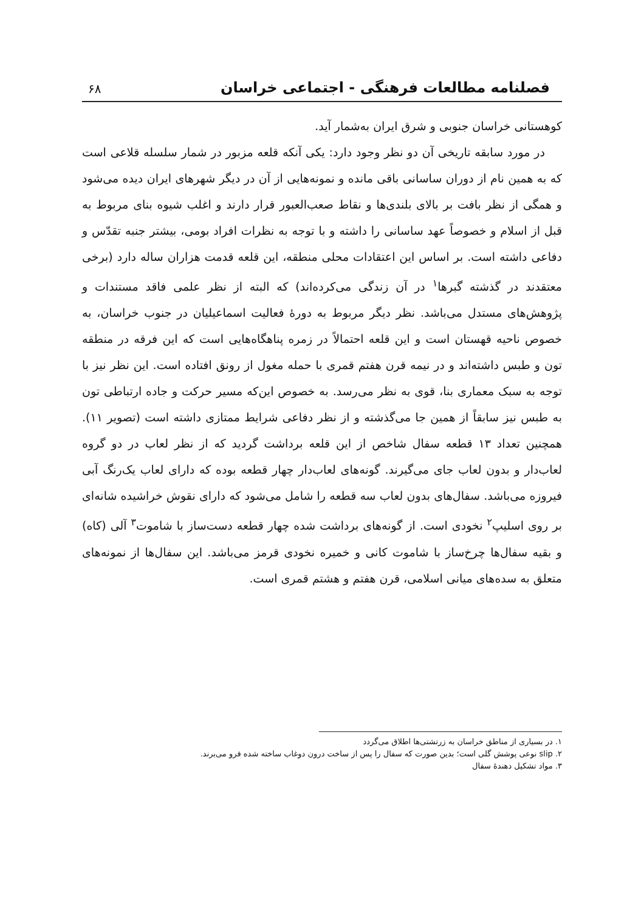فصلنامه مطالعات فرهنگی - اجتماعی خراسان ۶۸
کوهستانی خراسان جنوبی و شرق ایران به‌شمار آید.
در مورد سابقه تاریخی آن دو نظر وجود دارد: یکی آنکه قلعه مزبور در شمار سلسله قلاعی است که به همین نام از دوران ساسانی باقی مانده و نمونه‌هایی از آن در دیگر شهرهای ایران دیده می‌شود و همگی از نظر بافت بر بالای بلندی‌ها و نقاط صعب‌العبور قرار دارند و اغلب شیوه بنای مربوط به قبل از اسلام و خصوصاً عهد ساسانی را داشته و با توجه به نظرات افراد بومی، بیشتر جنبه تقدّس و دفاعی داشته است. بر اساس این اعتقادات محلی منطقه، این قلعه قدمت هزاران ساله دارد (برخی معتقدند در گذشته گبرها<sup>۱</sup> در آن زندگی می‌کرده‌اند) که البته از نظر علمی فاقد مستندات و پژوهش‌های مستدل می‌باشد. نظر دیگر مربوط به دورهٔ فعالیت اسماعیلیان در جنوب خراسان، به خصوص ناحیه قهستان است و این قلعه احتمالاً در زمره پناهگاه‌هایی است که این فرقه در منطقه تون و طبس داشته‌اند و در نیمه قرن هفتم قمری با حمله مغول از رونق افتاده است. این نظر نیز با توجه به سبک معماری بنا، قوی به نظر می‌رسد. به خصوص این‌که مسیر حرکت و جاده ارتباطی تون به طبس نیز سابقاً از همین جا می‌گذشته و از نظر دفاعی شرایط ممتازی داشته است (تصویر ۱۱). همچنین تعداد ۱۳ قطعه سفال شاخص از این قلعه برداشت گردید که از نظر لعاب در دو گروه لعاب‌دار و بدون لعاب جای می‌گیرند. گونه‌های لعاب‌دار چهار قطعه بوده که دارای لعاب یک‌رنگ آبی فیروزه می‌باشد. سفال‌های بدون لعاب سه قطعه را شامل می‌شود که دارای نقوش خراشیده شانه‌ای بر روی اسلیپ<sup>۲</sup> نخودی است. از گونه‌های برداشت شده چهار قطعه دست‌ساز با شاموت<sup>۳</sup> آلی (کاه) و بقیه سفال‌ها چرخ‌ساز با شاموت کانی و خمیره نخودی قرمز می‌باشد. این سفال‌ها از نمونه‌های متعلق به سده‌های میانی اسلامی، قرن هفتم و هشتم قمری است.
۱. در بسیاری از مناطق خراسان به زرتشتی‌ها اطلاق می‌گردد
۲. slip نوعی پوشش گلی است؛ بدین صورت که سفال را پس از ساخت درون دوغاب ساخته شده فرو می‌برند.
۳. مواد تشکیل دهندهٔ سفال